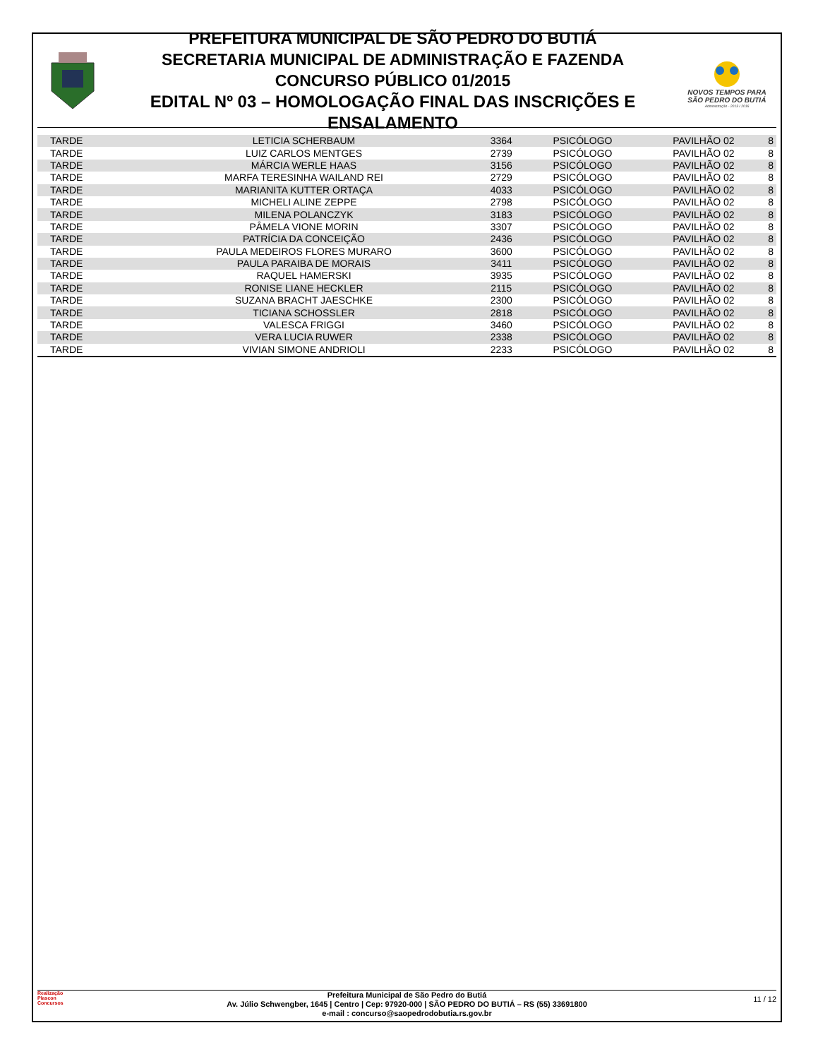PREFEITURA MUNICIPAL DE SÃO PEDRO DO BUTIÁ
SECRETARIA MUNICIPAL DE ADMINISTRAÇÃO E FAZENDA
CONCURSO PÚBLICO 01/2015
EDITAL Nº 03 – HOMOLOGAÇÃO FINAL DAS INSCRIÇÕES E ENSALAMENTO
NOVOS TEMPOS PARA
SÃO PEDRO DO BUTIÁ
Administração - 2013 / 2016
| TARDE | LETICIA SCHERBAUM | 3364 | PSICÓLOGO | PAVILHÃO 02 | 8 |
| TARDE | LUIZ CARLOS MENTGES | 2739 | PSICÓLOGO | PAVILHÃO 02 | 8 |
| TARDE | MÁRCIA WERLE HAAS | 3156 | PSICÓLOGO | PAVILHÃO 02 | 8 |
| TARDE | MARFA TERESINHA WAILAND REI | 2729 | PSICÓLOGO | PAVILHÃO 02 | 8 |
| TARDE | MARIANITA KUTTER ORTAÇA | 4033 | PSICÓLOGO | PAVILHÃO 02 | 8 |
| TARDE | MICHELI ALINE ZEPPE | 2798 | PSICÓLOGO | PAVILHÃO 02 | 8 |
| TARDE | MILENA POLANCZYK | 3183 | PSICÓLOGO | PAVILHÃO 02 | 8 |
| TARDE | PÂMELA VIONE MORIN | 3307 | PSICÓLOGO | PAVILHÃO 02 | 8 |
| TARDE | PATRÍCIA DA CONCEIÇÃO | 2436 | PSICÓLOGO | PAVILHÃO 02 | 8 |
| TARDE | PAULA MEDEIROS FLORES MURARO | 3600 | PSICÓLOGO | PAVILHÃO 02 | 8 |
| TARDE | PAULA PARAIBA DE MORAIS | 3411 | PSICÓLOGO | PAVILHÃO 02 | 8 |
| TARDE | RAQUEL HAMERSKI | 3935 | PSICÓLOGO | PAVILHÃO 02 | 8 |
| TARDE | RONISE LIANE HECKLER | 2115 | PSICÓLOGO | PAVILHÃO 02 | 8 |
| TARDE | SUZANA BRACHT JAESCHKE | 2300 | PSICÓLOGO | PAVILHÃO 02 | 8 |
| TARDE | TICIANA SCHOSSLER | 2818 | PSICÓLOGO | PAVILHÃO 02 | 8 |
| TARDE | VALESCA FRIGGI | 3460 | PSICÓLOGO | PAVILHÃO 02 | 8 |
| TARDE | VERA LUCIA RUWER | 2338 | PSICÓLOGO | PAVILHÃO 02 | 8 |
| TARDE | VIVIAN SIMONE ANDRIOLI | 2233 | PSICÓLOGO | PAVILHÃO 02 | 8 |
Realização
Plascon
Concursos
Prefeitura Municipal de São Pedro do Butiá
Av. Júlio Schwengber, 1645 | Centro | Cep: 97920-000 | SÃO PEDRO DO BUTIÁ – RS (55) 33691800
e-mail : concurso@saopedrodobutia.rs.gov.br
11 / 12